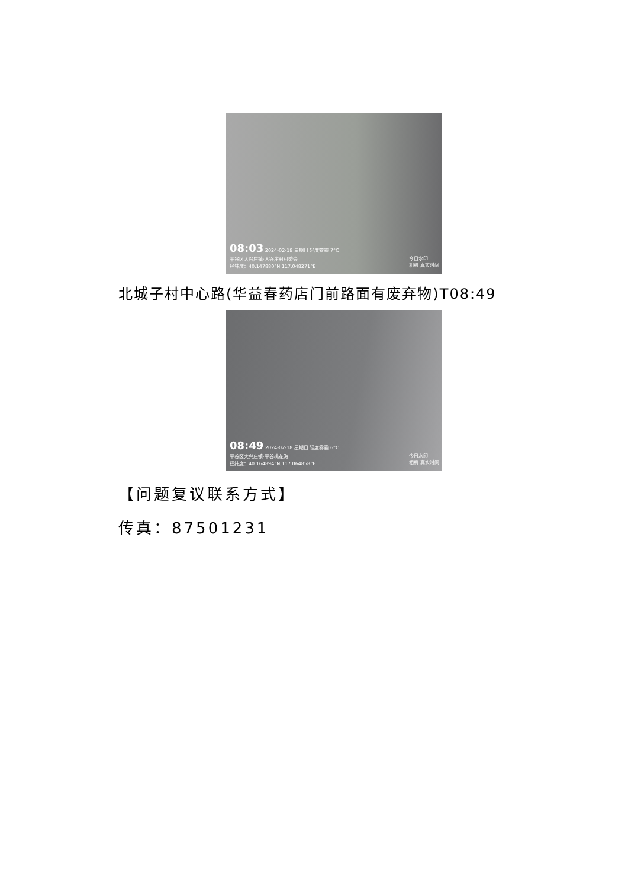08:03 2024-02-18 星期日 轻度雾霾 7°C
平谷区大兴庄镇·大兴庄村村委会
经纬度：40.147880°N,117.048271°E
今日水印
相机 真实时间
北城子村中心路(华益春药店门前路面有废弃物)T08:49
08:49 2024-02-18 星期日 轻度雾霾 6°C
平谷区大兴庄镇·平谷桃花海
经纬度：40.164894°N,117.064858°E
今日水印
相机 真实时间
【问题复议联系方式】
传真：87501231